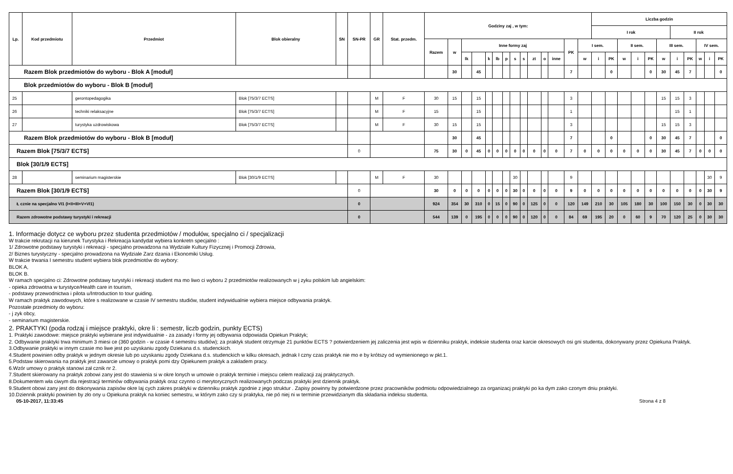| Lp. | Kod przedmiotu | Przedmiot | Blok obieralny | SN | SN-PR | GR | Stat. przedm. | Godziny zaj , w tym: | | | | | | | | | | | | | | Liczba godzin | | | | | | | | | | |
| --- | --- | --- | --- | --- | --- | --- | --- | --- | --- | --- | --- | --- | --- | --- | --- | --- | --- | --- | --- | --- | --- | --- | --- | --- | --- | --- | --- | --- | --- | --- | --- | --- |
| | | | | | | | | | | | | | | | | | | | | | | I rok | | | | | | II rok | | | | |
| | | | | | | | | Razem | w | Inne formy zaj | | | | | | | | | | PK | I sem. | | | II sem. | | | III sem. | | | IV sem. | | |
| | | | | | | | | | | lk | | k | lb | p | s | s | zt | o | inne | | w | i | PK | w | i | PK | w | i | PK | w | i | PK |
| Razem Blok przedmiotów do wyboru - Blok A [moduł] | | | | | | | | | 30 | | 45 | | | | | | | | | 7 | | | 0 | | | 0 | 30 | 45 | 7 | | | 0 |
| Blok przedmiotów do wyboru - Blok B [moduł] | | | | | | | | | | | | | | | | | | | | | | | | | | | | | | | | |
| 25 | | gerontopedagogika | Blok [75/3/7 ECTS] | | | M | F | 30 | 15 | | 15 | | | | | | | | | 3 | | | | | | | 15 | 15 | 3 | | | |
| 26 | | techniki relaksacyjne | Blok [75/3/7 ECTS] | | | M | F | 15 | | | 15 | | | | | | | | | 1 | | | | | | | | 15 | 1 | | | |
| 27 | | turystyka uzdrowiskowa | Blok [75/3/7 ECTS] | | | M | F | 30 | 15 | | 15 | | | | | | | | | 3 | | | | | | | 15 | 15 | 3 | | | |
| Razem Blok przedmiotów do wyboru - Blok B [moduł] | | | | | | | | | 30 | | 45 | | | | | | | | | 7 | | | 0 | | | 0 | 30 | 45 | 7 | | | 0 |
| Razem Blok [75/3/7 ECTS] | | | | | 0 | | | 75 | 30 | 0 | 45 | 0 | 0 | 0 | 0 | 0 | 0 | 0 | 0 | 7 | 0 | 0 | 0 | 0 | 0 | 0 | 30 | 45 | 7 | 0 | 0 | 0 |
| Blok [30/1/9 ECTS] | | | | | | | | | | | | | | | | | | | | | | | | | | | | | | | | |
| 28 | | seminarium magisterskie | Blok [30/1/9 ECTS] | | | M | F | 30 | | | | | | | 30 | | | | | 9 | | | | | | | | | | | 30 | 9 |
| Razem Blok [30/1/9 ECTS] | | | | | 0 | | | 30 | 0 | 0 | 0 | 0 | 0 | 0 | 30 | 0 | 0 | 0 | 0 | 9 | 0 | 0 | 0 | 0 | 0 | 0 | 0 | 0 | 0 | 0 | 30 | 9 |
| Ł cznie na specjalno VI1 (I+II+III+V+VI1) | | | | | 0 | | | 924 | 354 | 30 | 310 | 0 | 15 | 0 | 90 | 0 | 125 | 0 | 0 | 120 | 149 | 210 | 30 | 105 | 180 | 30 | 100 | 150 | 30 | 0 | 30 | 30 |
| Razem zdrowotne podstawy turystyki i rekreacji | | | | | 0 | | | 544 | 139 | 0 | 195 | 0 | 0 | 0 | 90 | 0 | 120 | 0 | 0 | 84 | 69 | 195 | 20 | 0 | 60 | 9 | 70 | 120 | 25 | 0 | 30 | 30 |
1. Informacje dotycz ce wyboru przez studenta przedmiotów / modułów, specjalno ci / specjalizacji
W trakcie rekrutacji na kierunek Turystyka i Rekreacja kandydat wybiera konkretn specjalno :
1/ Zdrowotne podstawy turystyki i rekreacji - specjalno prowadzona na Wydziale Kultury Fizycznej i Promocji Zdrowia,
2/ Biznes turystyczny - specjalno prowadzona na Wydziale Zarz dzania i Ekonomiki Usług.
W trakcie trwania I semestru student wybiera blok przedmiotów do wybory:
BLOK A,
BLOK B.
W ramach specjalno ci: Zdrowotne podstawy turystyki i rekreacji student ma mo liwo ci wyboru 2 przedmiotów realizowanych w j zyku polskim lub angielskim:
- opieka zdrowotna w turystyce/Health care in tourism,
- podstawy przewodnictwa i pilota u/Introduction to tour guiding.
W ramach praktyk zawodowych, które s realizowane w czasie IV semestru studiów, student indywidualnie wybiera miejsce odbywania praktyk.
Pozostałe przedmioty do wyboru:
- j zyk obcy,
- seminarium magisterskie.
2. PRAKTYKI (poda rodzaj i miejsce praktyki, okre li : semestr, liczb godzin, punkty ECTS)
1. Praktyki zawodowe: miejsce praktyki wybierane jest indywidualnie - za zasady i formy jej odbywania odpowiada Opiekun Praktyk;
2. Odbywanie praktyki trwa minimum 3 miesi ce (360 godzin - w czasie 4 semestru studiów); za praktyk student otrzymuje 21 punktów ECTS ? potwierdzeniem jej zaliczenia jest wpis w dzienniku praktyk, indeksie studenta oraz karcie okresowych osi gni studenta, dokonywany przez Opiekuna Praktyk.
3.Odbywanie praktyki w innym czasie mo liwe jest po uzyskaniu zgody Dziekana d.s. studenckich.
4.Student powinien odby praktyk w jednym okresie lub po uzyskaniu zgody Dziekana d.s. studenckich w kilku okresach, jednak ł czny czas praktyk nie mo e by krótszy od wymienionego w pkt.1.
5.Podstaw skierowania na praktyk jest zawarcie umowy o praktyk pomi dzy Opiekunem praktyk a zakładem pracy.
6.Wzór umowy o praktyk stanowi zał cznik nr 2.
7.Student skierowany na praktyk zobowi zany jest do stawienia si w okre lonych w umowie o praktyk terminie i miejscu celem realizacji zaj praktycznych.
8.Dokumentem wła ciwym dla rejestracji terminów odbywania praktyk oraz czynno ci merytorycznych realizowanych podczas praktyki jest dziennik praktyk.
9.Student obowi zany jest do dokonywania zapisów okre laj cych zakres praktyki w dzienniku praktyk zgodnie z jego struktur . Zapisy powinny by potwierdzone przez pracowników podmiotu odpowiedzialnego za organizacj praktyki po ka dym zako czonym dniu praktyki.
10.Dziennik praktyki powinien by zło ony u Opiekuna praktyk na koniec semestru, w którym zako czy si praktyka, nie pó niej ni w terminie przewidzianym dla składania indeksu studenta.
05-10-2017, 11:33:45 Strona 4 z 8